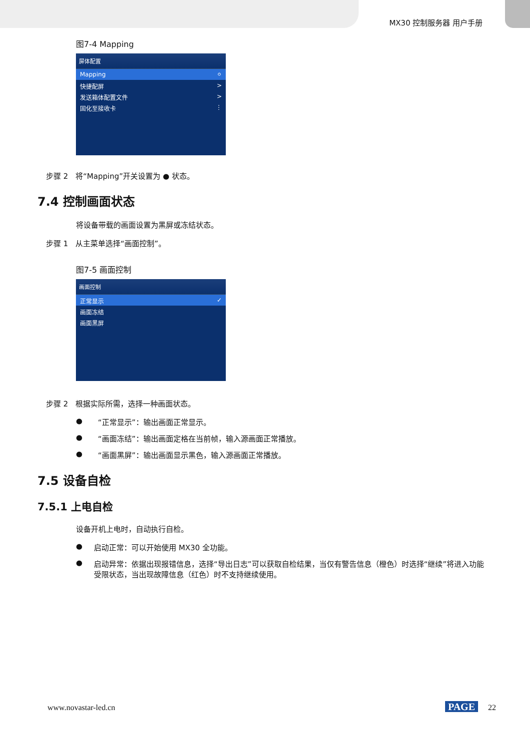MX30 控制服务器 用户手册
图7-4 Mapping
屏体配置
Mapping ⚪
快捷配屏 >
发送箱体配置文件 >
固化至接收卡 ⋮
步骤 2　将“Mapping”开关设置为 ● 状态。
7.4 控制画面状态
将设备带载的画面设置为黑屏或冻结状态。
步骤 1　从主菜单选择“画面控制”。
图7-5 画面控制
画面控制
正常显示 ✓
画面冻结
画面黑屏
步骤 2　根据实际所需，选择一种画面状态。
● “正常显示”：输出画面正常显示。
● “画面冻结”：输出画面定格在当前帧，输入源画面正常播放。
● “画面黑屏”：输出画面显示黑色，输入源画面正常播放。
7.5 设备自检
7.5.1 上电自检
设备开机上电时，自动执行自检。
● 启动正常：可以开始使用 MX30 全功能。
● 启动异常：依据出现报错信息，选择“导出日志”可以获取自检结果，当仅有警告信息（橙色）时选择“继续”将进入功能受限状态，当出现故障信息（红色）时不支持继续使用。
www.novastar-led.cn PAGE 22